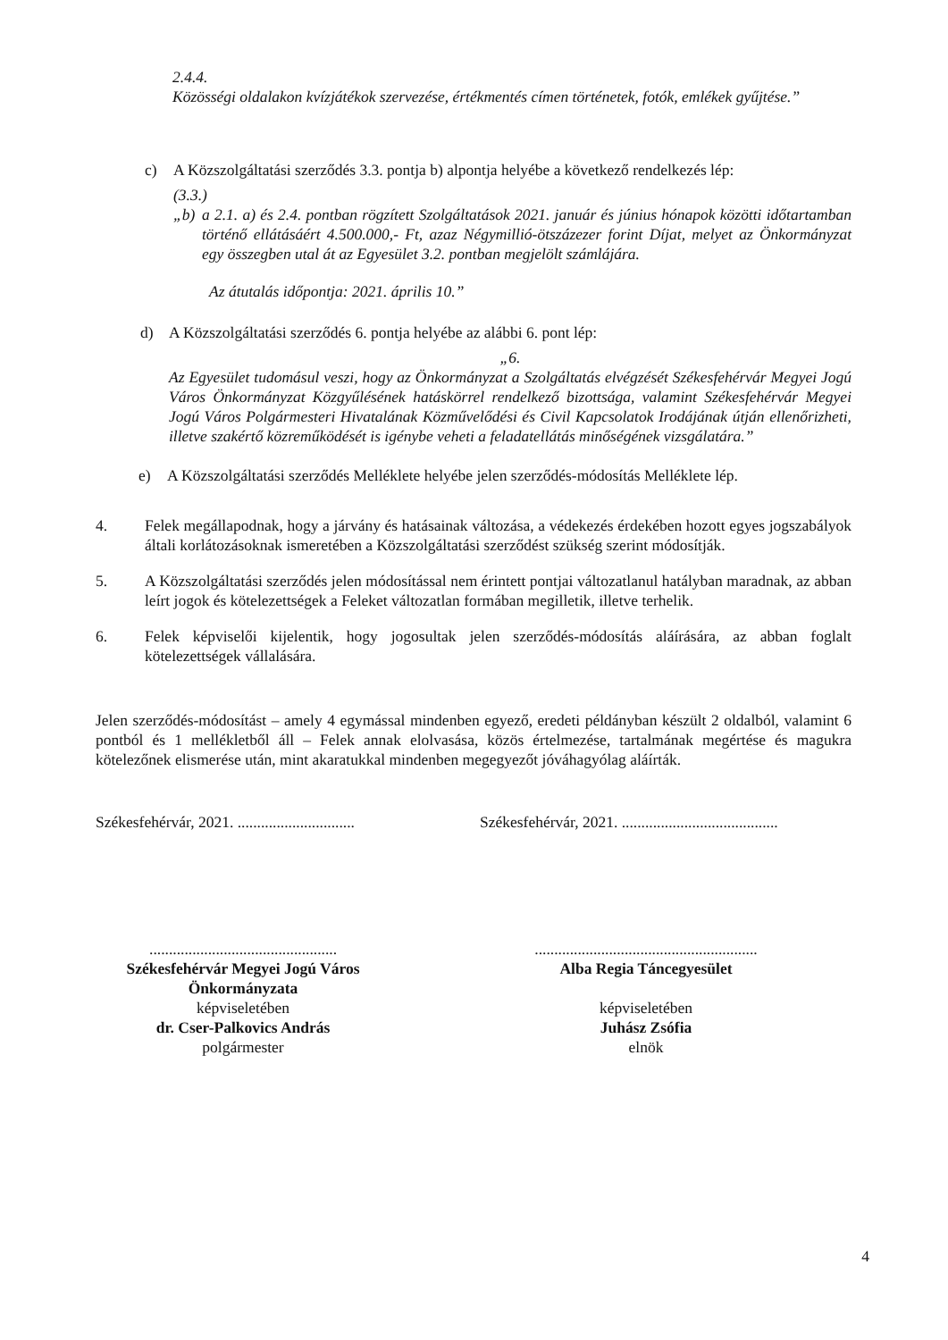2.4.4.
Közösségi oldalakon kvízjátékok szervezése, értékmentés címen történetek, fotók, emlékek gyűjtése.”
c) A Közszolgáltatási szerződés 3.3. pontja b) alpontja helyébe a következő rendelkezés lép:
(3.3.)
„b) a 2.1. a) és 2.4. pontban rögzített Szolgáltatások 2021. január és június hónapok közötti időtartamban történő ellátásáért 4.500.000,- Ft, azaz Négymillió-ötszázezer forint Díjat, melyet az Önkormányzat egy összegben utal át az Egyesület 3.2. pontban megjelölt számlájára.
Az átutalás időpontja: 2021. április 10.”
d) A Közszolgáltatási szerződés 6. pontja helyébe az alábbi 6. pont lép:
„6.
Az Egyesület tudomásul veszi, hogy az Önkormányzat a Szolgáltatás elvégzését Székesfehérvár Megyei Jogú Város Önkormányzat Közgyűlésének hatáskörrel rendelkező bizottsága, valamint Székesfehérvár Megyei Jogú Város Polgármesteri Hivatalának Közművelődési és Civil Kapcsolatok Irodájának útján ellenőrizheti, illetve szakértő közreműködését is igénybe veheti a feladatellátás minőségének vizsgálatára.”
e) A Közszolgáltatási szerződés Melléklete helyébe jelen szerződés-módosítás Melléklete lép.
4. Felek megállapodnak, hogy a járvány és hatásainak változása, a védekezés érdekében hozott egyes jogszabályok általi korlátozásoknak ismeretében a Közszolgáltatási szerződést szükség szerint módosítják.
5. A Közszolgáltatási szerződés jelen módosítással nem érintett pontjai változatlanul hatályban maradnak, az abban leírt jogok és kötelezettségek a Feleket változatlan formában megilletik, illetve terhelik.
6. Felek képviselői kijelentik, hogy jogosultak jelen szerződés-módosítás aláírására, az abban foglalt kötelezettségek vállalására.
Jelen szerződés-módosítást – amely 4 egymással mindenben egyező, eredeti példányban készült 2 oldalból, valamint 6 pontból és 1 mellékletből áll – Felek annak elolvasása, közös értelmezése, tartalmának megértése és magukra kötelezőnek elismerése után, mint akaratukkal mindenben megegyezőt jóváhagyólag aláírták.
Székesfehérvár, 2021. ..............................
Székesfehérvár, 2021. ........................................
................................................
Székesfehérvár Megyei Jogú Város
Önkormányzata
képviseletében
dr. Cser-Palkovics András
polgármester
.........................................................
Alba Regia Táncegyesület
képviseletében
Juhász Zsófia
elnök
4